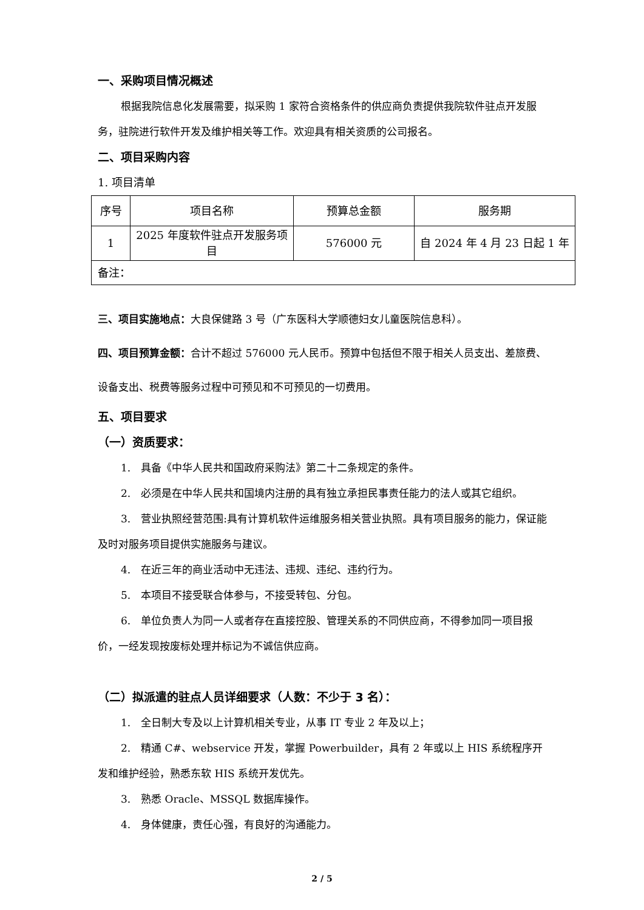一、采购项目情况概述
根据我院信息化发展需要，拟采购 1 家符合资格条件的供应商负责提供我院软件驻点开发服务，驻院进行软件开发及维护相关等工作。欢迎具有相关资质的公司报名。
二、项目采购内容
1. 项目清单
| 序号 | 项目名称 | 预算总金额 | 服务期 |
| 1 | 2025 年度软件驻点开发服务项目 | 576000 元 | 自 2024 年 4 月 23 日起 1 年 |
| 备注： | | | |
三、项目实施地点：大良保健路 3 号（广东医科大学顺德妇女儿童医院信息科）。
四、项目预算金额：合计不超过 576000 元人民币。预算中包括但不限于相关人员支出、差旅费、设备支出、税费等服务过程中可预见和不可预见的一切费用。
五、项目要求
（一）资质要求：
1.　具备《中华人民共和国政府采购法》第二十二条规定的条件。
2.　必须是在中华人民共和国境内注册的具有独立承担民事责任能力的法人或其它组织。
3.　营业执照经营范围:具有计算机软件运维服务相关营业执照。具有项目服务的能力，保证能及时对服务项目提供实施服务与建议。
4.　在近三年的商业活动中无违法、违规、违纪、违约行为。
5.　本项目不接受联合体参与，不接受转包、分包。
6.　单位负责人为同一人或者存在直接控股、管理关系的不同供应商，不得参加同一项目报价，一经发现按废标处理并标记为不诚信供应商。
（二）拟派遣的驻点人员详细要求（人数：不少于 3 名）：
1.　全日制大专及以上计算机相关专业，从事 IT 专业 2 年及以上；
2.　精通 C#、webservice 开发，掌握 Powerbuilder，具有 2 年或以上 HIS 系统程序开发和维护经验，熟悉东软 HIS 系统开发优先。
3.　熟悉 Oracle、MSSQL 数据库操作。
4.　身体健康，责任心强，有良好的沟通能力。
2 / 5